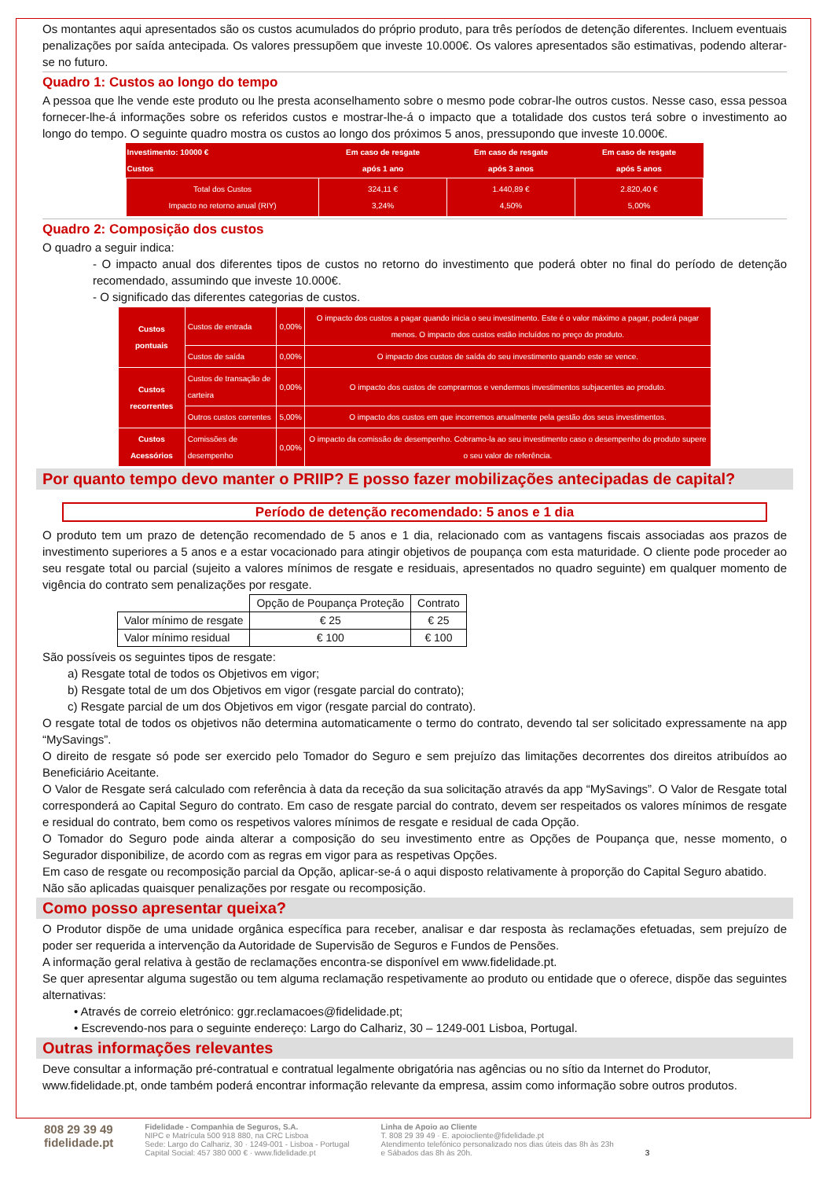Os montantes aqui apresentados são os custos acumulados do próprio produto, para três períodos de detenção diferentes. Incluem eventuais penalizações por saída antecipada. Os valores pressupõem que investe 10.000€. Os valores apresentados são estimativas, podendo alterar-se no futuro.
Quadro 1: Custos ao longo do tempo
A pessoa que lhe vende este produto ou lhe presta aconselhamento sobre o mesmo pode cobrar-lhe outros custos. Nesse caso, essa pessoa fornecer-lhe-á informações sobre os referidos custos e mostrar-lhe-á o impacto que a totalidade dos custos terá sobre o investimento ao longo do tempo. O seguinte quadro mostra os custos ao longo dos próximos 5 anos, pressupondo que investe 10.000€.
| Investimento: 10000 € Custos | Em caso de resgate após 1 ano | Em caso de resgate após 3 anos | Em caso de resgate após 5 anos |
| --- | --- | --- | --- |
| Total dos Custos Impacto no retorno anual (RIY) | 324,11 € 3,24% | 1.440,89 € 4,50% | 2.820,40 € 5,00% |
Quadro 2: Composição dos custos
O quadro a seguir indica:
- O impacto anual dos diferentes tipos de custos no retorno do investimento que poderá obter no final do período de detenção recomendado, assumindo que investe 10.000€.
- O significado das diferentes categorias de custos.
| Custos pontuais | Custos de entrada | 0,00% | O impacto dos custos a pagar quando inicia o seu investimento. Este é o valor máximo a pagar, poderá pagar menos. O impacto dos custos estão incluídos no preço do produto. |
| | Custos de saída | 0,00% | O impacto dos custos de saída do seu investimento quando este se vence. |
| Custos recorrentes | Custos de transação de carteira | 0,00% | O impacto dos custos de comprarmos e vendermos investimentos subjacentes ao produto. |
| | Outros custos correntes | 5,00% | O impacto dos custos em que incorremos anualmente pela gestão dos seus investimentos. |
| Custos Acessórios | Comissões de desempenho | 0,00% | O impacto da comissão de desempenho. Cobramo-la ao seu investimento caso o desempenho do produto supere o seu valor de referência. |
Por quanto tempo devo manter o PRIIP? E posso fazer mobilizações antecipadas de capital?
Período de detenção recomendado: 5 anos e 1 dia
O produto tem um prazo de detenção recomendado de 5 anos e 1 dia, relacionado com as vantagens fiscais associadas aos prazos de investimento superiores a 5 anos e a estar vocacionado para atingir objetivos de poupança com esta maturidade. O cliente pode proceder ao seu resgate total ou parcial (sujeito a valores mínimos de resgate e residuais, apresentados no quadro seguinte) em qualquer momento de vigência do contrato sem penalizações por resgate.
| | Opção de Poupança Proteção | Contrato |
| Valor mínimo de resgate | € 25 | € 25 |
| Valor mínimo residual | € 100 | € 100 |
São possíveis os seguintes tipos de resgate:
a) Resgate total de todos os Objetivos em vigor;
b) Resgate total de um dos Objetivos em vigor (resgate parcial do contrato);
c) Resgate parcial de um dos Objetivos em vigor (resgate parcial do contrato).
O resgate total de todos os objetivos não determina automaticamente o termo do contrato, devendo tal ser solicitado expressamente na app “MySavings”.
O direito de resgate só pode ser exercido pelo Tomador do Seguro e sem prejuízo das limitações decorrentes dos direitos atribuídos ao Beneficiário Aceitante.
O Valor de Resgate será calculado com referência à data da receção da sua solicitação através da app “MySavings”. O Valor de Resgate total corresponderá ao Capital Seguro do contrato. Em caso de resgate parcial do contrato, devem ser respeitados os valores mínimos de resgate e residual do contrato, bem como os respetivos valores mínimos de resgate e residual de cada Opção.
O Tomador do Seguro pode ainda alterar a composição do seu investimento entre as Opções de Poupança que, nesse momento, o Segurador disponibilize, de acordo com as regras em vigor para as respetivas Opções.
Em caso de resgate ou recomposição parcial da Opção, aplicar-se-á o aqui disposto relativamente à proporção do Capital Seguro abatido.
Não são aplicadas quaisquer penalizações por resgate ou recomposição.
Como posso apresentar queixa?
O Produtor dispõe de uma unidade orgânica específica para receber, analisar e dar resposta às reclamações efetuadas, sem prejuízo de poder ser requerida a intervenção da Autoridade de Supervisão de Seguros e Fundos de Pensões.
A informação geral relativa à gestão de reclamações encontra-se disponível em www.fidelidade.pt.
Se quer apresentar alguma sugestão ou tem alguma reclamação respetivamente ao produto ou entidade que o oferece, dispõe das seguintes alternativas:
• Através de correio eletrónico: ggr.reclamacoes@fidelidade.pt;
• Escrevendo-nos para o seguinte endereço: Largo do Calhariz, 30 – 1249-001 Lisboa, Portugal.
Outras informações relevantes
Deve consultar a informação pré-contratual e contratual legalmente obrigatória nas agências ou no sítio da Internet do Produtor, www.fidelidade.pt, onde também poderá encontrar informação relevante da empresa, assim como informação sobre outros produtos.
808 29 39 49
fidelidade.pt
Fidelidade - Companhia de Seguros, S.A.
NIPC e Matrícula 500 918 880, na CRC Lisboa
Sede: Largo do Calhariz, 30 · 1249-001 - Lisboa - Portugal
Capital Social: 457 380 000 € · www.fidelidade.pt
Linha de Apoio ao Cliente
T. 808 29 39 49 · E. apoiocliente@fidelidade.pt
Atendimento telefónico personalizado nos dias úteis das 8h às 23h
e Sábados das 8h às 20h.
3